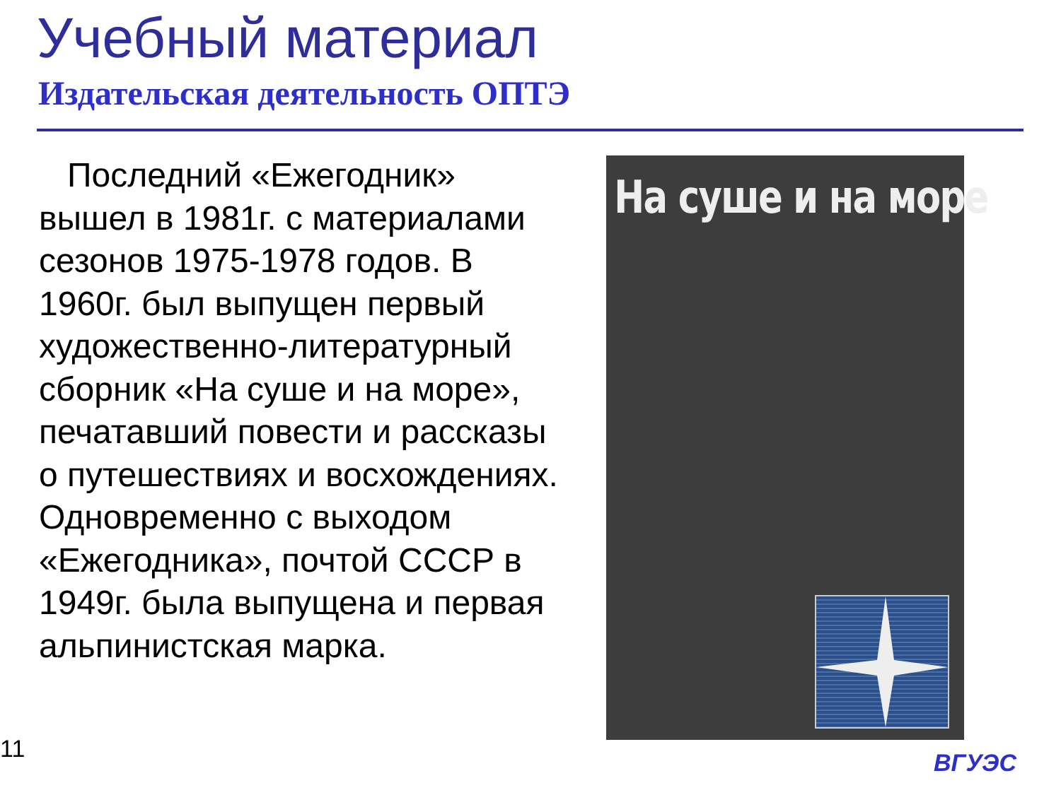Учебный материал
Издательская деятельность ОПТЭ
Последний «Ежегодник» вышел в 1981г. с материалами сезонов 1975-1978 годов. В 1960г. был выпущен первый художественно-литературный сборник «На суше и на море», печатавший повести и рассказы о путешествиях и восхождениях. Одновременно с выходом «Ежегодника», почтой СССР в 1949г. была выпущена и первая альпинистская марка.
На суше и на море
11 ВГУЭС